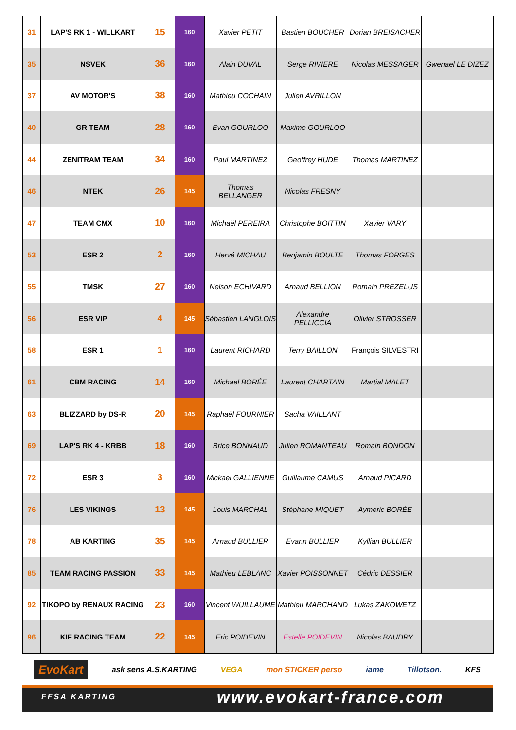| 31 | LAP'S RK 1 - WILLKART | 15 | 160 | Xavier PETIT | Bastien BOUCHER | Dorian BREISACHER | |
| 35 | NSVEK | 36 | 160 | Alain DUVAL | Serge RIVIERE | Nicolas MESSAGER | Gwenael LE DIZEZ |
| 37 | AV MOTOR'S | 38 | 160 | Mathieu COCHAIN | Julien AVRILLON | | |
| 40 | GR TEAM | 28 | 160 | Evan GOURLOO | Maxime GOURLOO | | |
| 44 | ZENITRAM TEAM | 34 | 160 | Paul MARTINEZ | Geoffrey HUDE | Thomas MARTINEZ | |
| 46 | NTEK | 26 | 145 | Thomas BELLANGER | Nicolas FRESNY | | |
| 47 | TEAM CMX | 10 | 160 | Michaël PEREIRA | Christophe BOITTIN | Xavier VARY | |
| 53 | ESR 2 | 2 | 160 | Hervé MICHAU | Benjamin BOULTE | Thomas FORGES | |
| 55 | TMSK | 27 | 160 | Nelson ECHIVARD | Arnaud BELLION | Romain PREZELUS | |
| 56 | ESR VIP | 4 | 145 | Sébastien LANGLOIS | Alexandre PELLICCIA | Olivier STROSSER | |
| 58 | ESR 1 | 1 | 160 | Laurent RICHARD | Terry BAILLON | François SILVESTRI | |
| 61 | CBM RACING | 14 | 160 | Michael BORÉE | Laurent CHARTAIN | Martial MALET | |
| 63 | BLIZZARD by DS-R | 20 | 145 | Raphaël FOURNIER | Sacha VAILLANT | | |
| 69 | LAP'S RK 4 - KRBB | 18 | 160 | Brice BONNAUD | Julien ROMANTEAU | Romain BONDON | |
| 72 | ESR 3 | 3 | 160 | Mickael GALLIENNE | Guillaume CAMUS | Arnaud PICARD | |
| 76 | LES VIKINGS | 13 | 145 | Louis MARCHAL | Stéphane MIQUET | Aymeric BORÉE | |
| 78 | AB KARTING | 35 | 145 | Arnaud BULLIER | Evann BULLIER | Kyllian BULLIER | |
| 85 | TEAM RACING PASSION | 33 | 145 | Mathieu LEBLANC | Xavier POISSONNET | Cédric DESSIER | |
| 92 | TIKOPO by RENAUX RACING | 23 | 160 | Vincent WUILLAUME | Mathieu MARCHAND | Lukas ZAKOWETZ | |
| 96 | KIF RACING TEAM | 22 | 145 | Eric POIDEVIN | Estelle POIDEVIN | Nicolas BAUDRY | |
EvoKart ask sens A.S.KARTING VEGA mon STICKER perso iame Tillotson. KFS
FFSA KARTING www.evokart-france.com